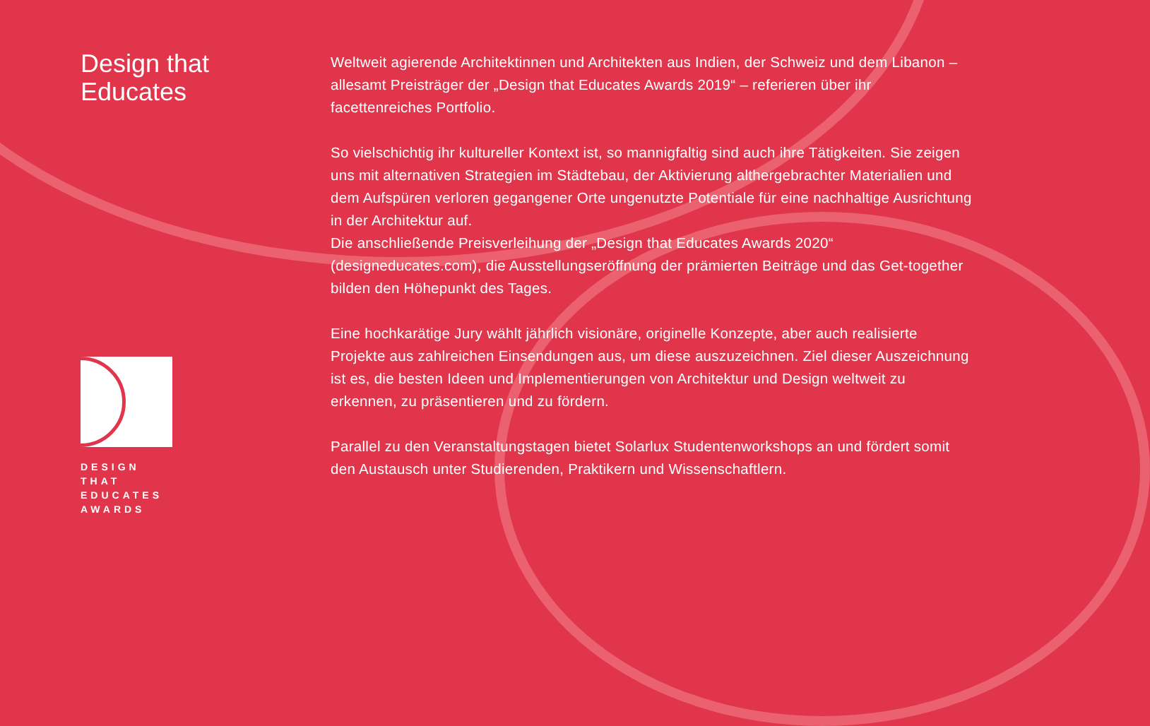Design that
Educates
DESIGN
THAT
EDUCATES
AWARDS
Weltweit agierende Architektinnen und Architekten aus Indien, der Schweiz und dem Libanon – allesamt Preisträger der „Design that Educates Awards 2019“ – referieren über ihr facettenreiches Portfolio.
So vielschichtig ihr kultureller Kontext ist, so mannigfaltig sind auch ihre Tätigkeiten. Sie zeigen uns mit alternativen Strategien im Städtebau, der Aktivierung althergebrachter Materialien und dem Aufspüren verloren gegangener Orte ungenutzte Potentiale für eine nachhaltige Ausrichtung in der Architektur auf.
Die anschließende Preisverleihung der „Design that Educates Awards 2020“ (designeducates.com), die Ausstellungseröffnung der prämierten Beiträge und das Get-together bilden den Höhepunkt des Tages.
Eine hochkarätige Jury wählt jährlich visionäre, originelle Konzepte, aber auch realisierte Projekte aus zahlreichen Einsendungen aus, um diese auszuzeichnen. Ziel dieser Auszeichnung ist es, die besten Ideen und Implementierungen von Architektur und Design weltweit zu erkennen, zu präsentieren und zu fördern.
Parallel zu den Veranstaltungstagen bietet Solarlux Studentenworkshops an und fördert somit den Austausch unter Studierenden, Praktikern und Wissenschaftlern.